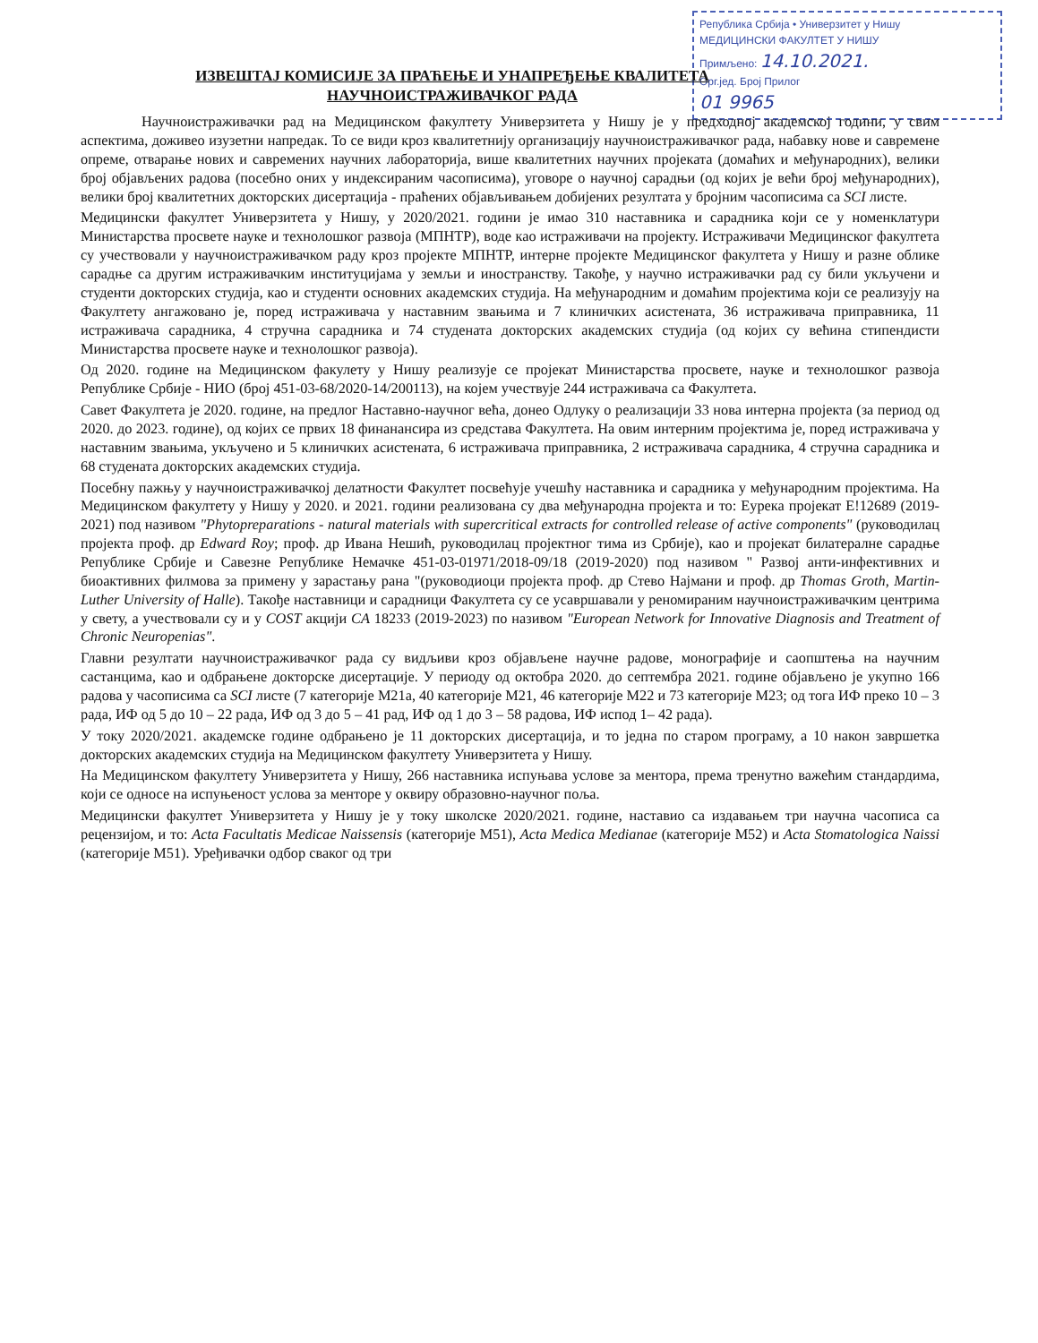Република Србија • Универзитет у Нишу
МЕДИЦИНСКИ ФАКУЛТЕТ У НИШУ
Примљено: 14.10.2021.
Орг.јед. Број Прилог
01 9965
ИЗВЕШТАЈ КОМИСИЈЕ ЗА ПРАЋЕЊЕ И УНАПРЕЂЕЊЕ КВАЛИТЕТА
НАУЧНОИСТРАЖИВАЧКОГ РАДА
Научноистраживачки рад на Медицинском факултету Универзитета у Нишу је у предходној академској години, у свим аспектима, доживео изузетни напредак. То се види кроз квалитетнију организацију научноистраживачког рада, набавку нове и савремене опреме, отварање нових и савремених научних лабораторија, више квалитетних научних пројеката (домаћих и међународних), велики број објављених радова (посебно оних у индексираним часописима), уговоре о научној сарадњи (од којих је већи број међународних), велики број квалитетних докторских дисертација - праћених објављивањем добијених резултата у бројним часописима са SCI листе.
Медицински факултет Универзитета у Нишу, у 2020/2021. години је имао 310 наставника и сарадника који се у номенклатури Министарства просвете науке и технолошког развоја (МПНТР), воде као истраживачи на пројекту. Истраживачи Медицинског факултета су учествовали у научноистраживачком раду кроз пројекте МПНТР, интерне пројекте Медицинског факултета у Нишу и разне облике сарадње са другим истраживачким институцијама у земљи и иностранству. Такође, у научно истраживачки рад су били укључени и студенти докторских студија, као и студенти основних академских студија. На међународним и домаћим пројектима који се реализују на Факултету ангажовано је, поред истраживача у наставним звањима и 7 клиничких асистената, 36 истраживача приправника, 11 истраживача сарадника, 4 стручна сарадника и 74 студената докторских академских студија (од којих су већина стипендисти Министарства просвете науке и технолошког развоја).
Од 2020. године на Медицинском факулету у Нишу реализује се пројекат Министарства просвете, науке и технолошког развоја Републике Србије - НИО (број 451-03-68/2020-14/200113), на којем учествује 244 истраживача са Факултета.
Савет Факултета је 2020. године, на предлог Наставно-научног већа, донео Одлуку о реализацији 33 нова интерна пројекта (за период од 2020. до 2023. године), од којих се првих 18 финанансира из средстава Факултета. На овим интерним пројектима је, поред истраживача у наставним звањима, укључено и 5 клиничких асистената, 6 истраживача приправника, 2 истраживача сарадника, 4 стручна сарадника и 68 студената докторских академских студија.
Посебну пажњу у научноистраживачкој делатности Факултет посвећује учешћу наставника и сарадника у међународним пројектима. На Медицинском факултету у Нишу у 2020. и 2021. години реализована су два међународна пројекта и то: Еурека пројекат E!12689 (2019-2021) под називом "Phytopreparations - natural materials with supercritical extracts for controlled release of active components" (руководилац пројекта проф. др Edward Roy; проф. др Ивана Нешић, руководилац пројектног тима из Србије), као и пројекат билатералне сарадње Републике Србије и Савезне Републике Немачке 451-03-01971/2018-09/18 (2019-2020) под називом " Развој анти-инфективних и биоактивних филмова за примену у зарастању рана "(руководиоци пројекта проф. др Стево Најмани и проф. др Thomas Groth, Martin-Luther University of Halle). Такође наставници и сарадници Факултета су се усавршавали у реномираним научноистраживачким центрима у свету, а учествовали су и у COST акцији CA 18233 (2019-2023) по називом "European Network for Innovative Diagnosis and Treatment of Chronic Neuropenias".
Главни резултати научноистраживачког рада су видљиви кроз објављене научне радове, монографије и саопштења на научним састанцима, као и одбрањене докторске дисертације. У периоду од октобра 2020. до септембра 2021. године објављено је укупно 166 радова у часописима са SCI листе (7 категорије M21a, 40 категорије M21, 46 категорије M22 и 73 категорије M23; од тога ИФ преко 10 – 3 рада, ИФ од 5 до 10 – 22 рада, ИФ од 3 до 5 – 41 рад, ИФ од 1 до 3 – 58 радова, ИФ испод 1– 42 рада).
У току 2020/2021. академске године одбрањено је 11 докторских дисертација, и то једна по старом програму, а 10 након завршетка докторских академских студија на Медицинском факултету Универзитета у Нишу.
На Медицинском факултету Универзитета у Нишу, 266 наставника испуњава услове за ментора, према тренутно важећим стандардима, који се односе на испуњеност услова за менторе у оквиру образовно-научног поља.
Медицински факултет Универзитета у Нишу је у току школске 2020/2021. године, наставио са издавањем три научна часописа са рецензијом, и то: Acta Facultatis Medicae Naissensis (категорије M51), Acta Medica Medianae (категорије M52) и Acta Stomatologica Naissi (категорије M51). Уређивачки одбор сваког од три